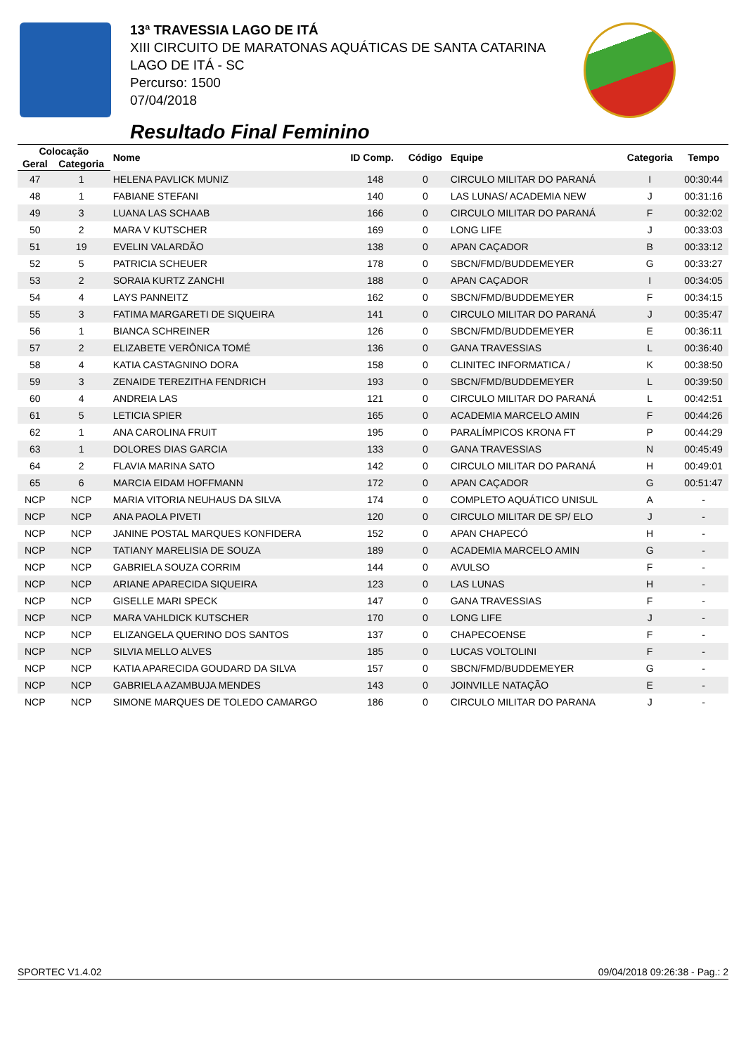13ª TRAVESSIA LAGO DE ITÁ
XIII CIRCUITO DE MARATONAS AQUÁTICAS DE SANTA CATARINA
LAGO DE ITÁ - SC
Percurso: 1500
07/04/2018
Resultado Final Feminino
| Colocação | | Nome | ID Comp. | Código | Equipe | Categoria | Tempo |
| --- | --- | --- | --- | --- | --- | --- | --- |
| Geral | Categoria | | | | | | |
| 47 | 1 | HELENA PAVLICK MUNIZ | 148 | 0 | CIRCULO MILITAR DO PARANÁ | I | 00:30:44 |
| 48 | 1 | FABIANE STEFANI | 140 | 0 | LAS LUNAS/ ACADEMIA NEW | J | 00:31:16 |
| 49 | 3 | LUANA LAS SCHAAB | 166 | 0 | CIRCULO MILITAR DO PARANÁ | F | 00:32:02 |
| 50 | 2 | MARA V KUTSCHER | 169 | 0 | LONG LIFE | J | 00:33:03 |
| 51 | 19 | EVELIN VALARDÃO | 138 | 0 | APAN CAÇADOR | B | 00:33:12 |
| 52 | 5 | PATRICIA SCHEUER | 178 | 0 | SBCN/FMD/BUDDEMEYER | G | 00:33:27 |
| 53 | 2 | SORAIA KURTZ ZANCHI | 188 | 0 | APAN CAÇADOR | I | 00:34:05 |
| 54 | 4 | LAYS PANNEITZ | 162 | 0 | SBCN/FMD/BUDDEMEYER | F | 00:34:15 |
| 55 | 3 | FATIMA MARGARETI DE SIQUEIRA | 141 | 0 | CIRCULO MILITAR DO PARANÁ | J | 00:35:47 |
| 56 | 1 | BIANCA SCHREINER | 126 | 0 | SBCN/FMD/BUDDEMEYER | E | 00:36:11 |
| 57 | 2 | ELIZABETE VERÔNICA TOMÉ | 136 | 0 | GANA TRAVESSIAS | L | 00:36:40 |
| 58 | 4 | KATIA CASTAGNINO DORA | 158 | 0 | CLINITEC INFORMATICA / | K | 00:38:50 |
| 59 | 3 | ZENAIDE TEREZITHA FENDRICH | 193 | 0 | SBCN/FMD/BUDDEMEYER | L | 00:39:50 |
| 60 | 4 | ANDREIA LAS | 121 | 0 | CIRCULO MILITAR DO PARANÁ | L | 00:42:51 |
| 61 | 5 | LETICIA SPIER | 165 | 0 | ACADEMIA MARCELO AMIN | F | 00:44:26 |
| 62 | 1 | ANA CAROLINA FRUIT | 195 | 0 | PARALÍMPICOS KRONA FT | P | 00:44:29 |
| 63 | 1 | DOLORES DIAS GARCIA | 133 | 0 | GANA TRAVESSIAS | N | 00:45:49 |
| 64 | 2 | FLAVIA MARINA SATO | 142 | 0 | CIRCULO MILITAR DO PARANÁ | H | 00:49:01 |
| 65 | 6 | MARCIA EIDAM HOFFMANN | 172 | 0 | APAN CAÇADOR | G | 00:51:47 |
| NCP | NCP | MARIA VITORIA NEUHAUS DA SILVA | 174 | 0 | COMPLETO AQUÁTICO UNISUL | A | - |
| NCP | NCP | ANA PAOLA PIVETI | 120 | 0 | CIRCULO MILITAR DE SP/ ELO | J | - |
| NCP | NCP | JANINE POSTAL MARQUES KONFIDERA | 152 | 0 | APAN CHAPECÓ | H | - |
| NCP | NCP | TATIANY MARELISIA DE SOUZA | 189 | 0 | ACADEMIA MARCELO AMIN | G | - |
| NCP | NCP | GABRIELA SOUZA CORRIM | 144 | 0 | AVULSO | F | - |
| NCP | NCP | ARIANE APARECIDA SIQUEIRA | 123 | 0 | LAS LUNAS | H | - |
| NCP | NCP | GISELLE MARI SPECK | 147 | 0 | GANA TRAVESSIAS | F | - |
| NCP | NCP | MARA VAHLDICK KUTSCHER | 170 | 0 | LONG LIFE | J | - |
| NCP | NCP | ELIZANGELA QUERINO DOS SANTOS | 137 | 0 | CHAPECOENSE | F | - |
| NCP | NCP | SILVIA MELLO ALVES | 185 | 0 | LUCAS VOLTOLINI | F | - |
| NCP | NCP | KATIA APARECIDA GOUDARD DA SILVA | 157 | 0 | SBCN/FMD/BUDDEMEYER | G | - |
| NCP | NCP | GABRIELA AZAMBUJA MENDES | 143 | 0 | JOINVILLE NATAÇÃO | E | - |
| NCP | NCP | SIMONE MARQUES DE TOLEDO CAMARGO | 186 | 0 | CIRCULO MILITAR DO PARANA | J | - |
SPORTEC V1.4.02 09/04/2018 09:26:38 - Pag.: 2